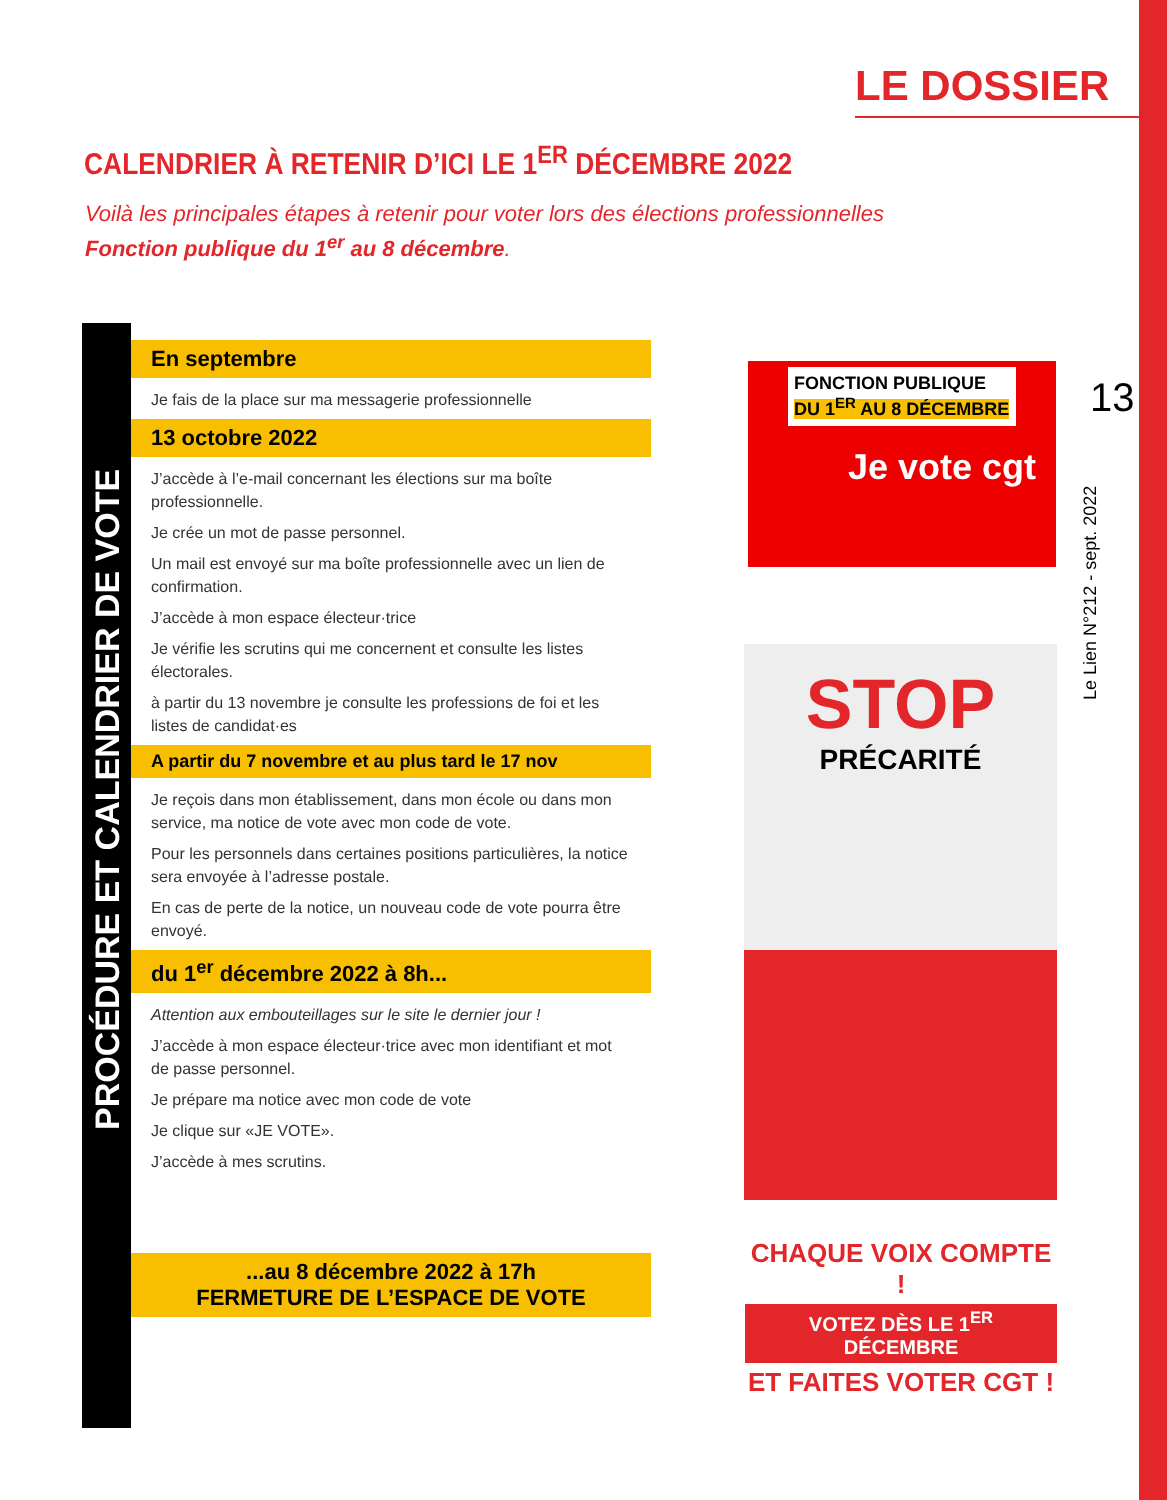LE DOSSIER
CALENDRIER À RETENIR D’ICI LE 1<sup>ER</sup> DÉCEMBRE 2022
Voilà les principales étapes à retenir pour voter lors des élections professionnelles
Fonction publique du 1<sup>er</sup> au 8 décembre.
En septembre
Je fais de la place sur ma messagerie professionnelle
13 octobre 2022
J’accède à l’e-mail concernant les élections sur ma boîte professionnelle.
Je crée un mot de passe personnel.
Un mail est envoyé sur ma boîte professionnelle avec un lien de confirmation.
J’accède à mon espace électeur·trice
Je vérifie les scrutins qui me concernent et consulte les listes électorales.
à partir du 13 novembre je consulte les professions de foi et les listes de candidat·es
A partir du 7 novembre et au plus tard le 17 nov
Je reçois dans mon établissement, dans mon école ou dans mon service, ma notice de vote avec mon code de vote.
Pour les personnels dans certaines positions particulières, la notice sera envoyée à l’adresse postale.
En cas de perte de la notice, un nouveau code de vote pourra être envoyé.
du 1<sup>er</sup> décembre 2022 à 8h...
Attention aux embouteillages sur le site le dernier jour !
J’accède à mon espace électeur·trice avec mon identifiant et mot de passe personnel.
Je prépare ma notice avec mon code de vote
Je clique sur «JE VOTE».
J’accède à mes scrutins.
...au 8 décembre 2022 à 17h
FERMETURE DE L’ESPACE DE VOTE
PROCÉDURE ET CALENDRIER DE VOTE
FONCTION PUBLIQUE
DU 1<sup>ER</sup> AU 8 DÉCEMBRE
Je vote cgt
STOP
PRÉCARITÉ
13
Le Lien N°212 - sept. 2022
CHAQUE VOIX COMPTE !
VOTEZ DÈS LE 1<sup>ER</sup> DÉCEMBRE
ET FAITES VOTER CGT !